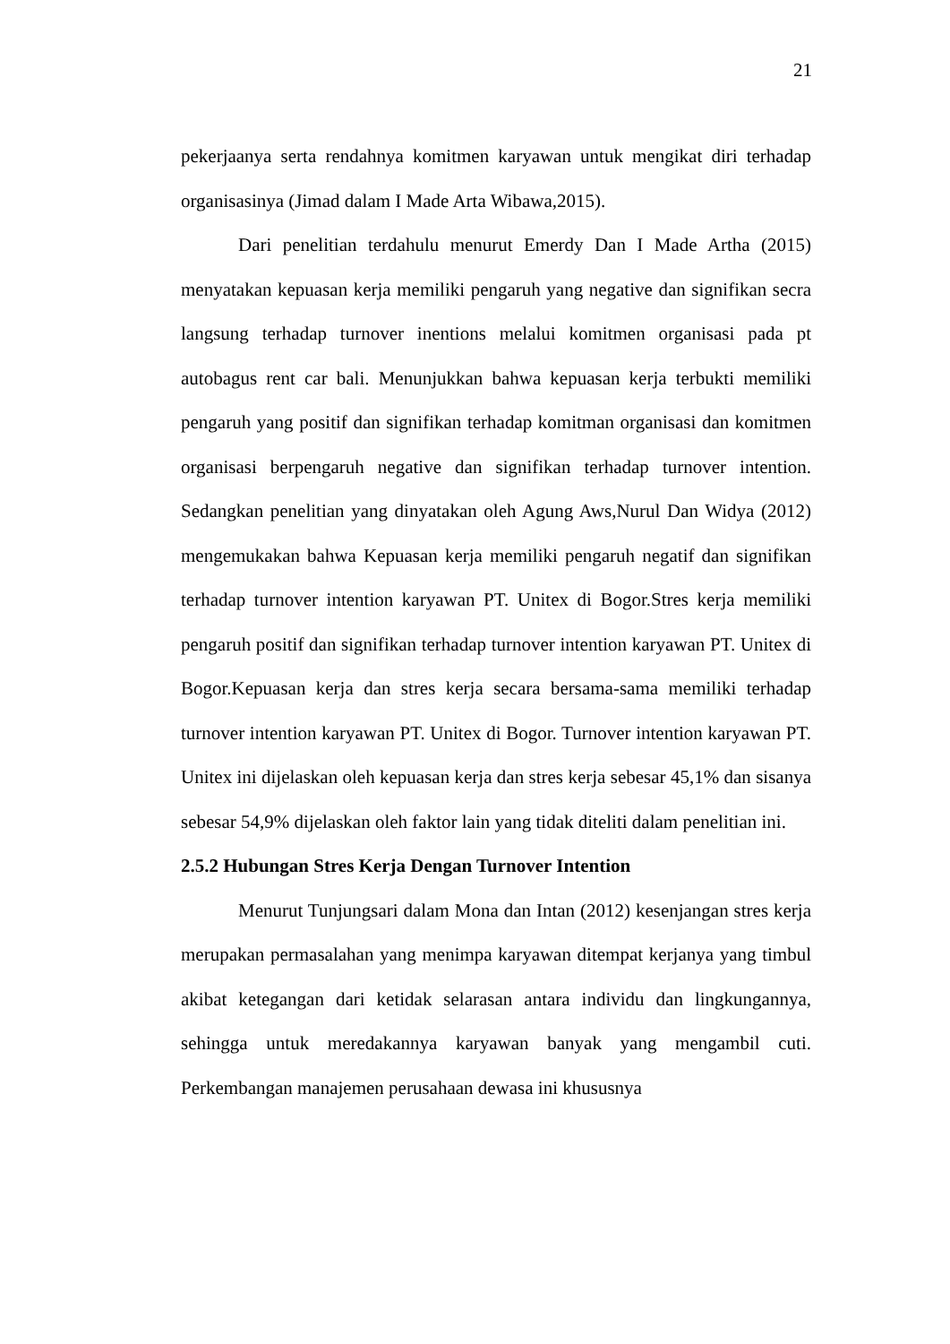21
pekerjaanya serta rendahnya komitmen karyawan untuk mengikat diri terhadap organisasinya (Jimad dalam I Made Arta Wibawa,2015).
Dari penelitian terdahulu menurut Emerdy Dan I Made Artha (2015) menyatakan kepuasan kerja memiliki pengaruh yang negative dan signifikan secra langsung terhadap turnover inentions melalui komitmen organisasi pada pt autobagus rent car bali. Menunjukkan bahwa kepuasan kerja terbukti memiliki pengaruh yang positif dan signifikan terhadap komitman organisasi dan komitmen organisasi berpengaruh negative dan signifikan terhadap turnover intention. Sedangkan penelitian yang dinyatakan oleh Agung Aws,Nurul Dan Widya (2012) mengemukakan bahwa Kepuasan kerja memiliki pengaruh negatif dan signifikan terhadap turnover intention karyawan PT. Unitex di Bogor.Stres kerja memiliki pengaruh positif dan signifikan terhadap turnover intention karyawan PT. Unitex di Bogor.Kepuasan kerja dan stres kerja secara bersama-sama memiliki terhadap turnover intention karyawan PT. Unitex di Bogor. Turnover intention karyawan PT. Unitex ini dijelaskan oleh kepuasan kerja dan stres kerja sebesar 45,1% dan sisanya sebesar 54,9% dijelaskan oleh faktor lain yang tidak diteliti dalam penelitian ini.
2.5.2 Hubungan Stres Kerja Dengan Turnover Intention
Menurut Tunjungsari dalam Mona dan Intan (2012) kesenjangan stres kerja merupakan permasalahan yang menimpa karyawan ditempat kerjanya yang timbul akibat ketegangan dari ketidak selarasan antara individu dan lingkungannya, sehingga untuk meredakannya karyawan banyak yang mengambil cuti. Perkembangan manajemen perusahaan dewasa ini khususnya